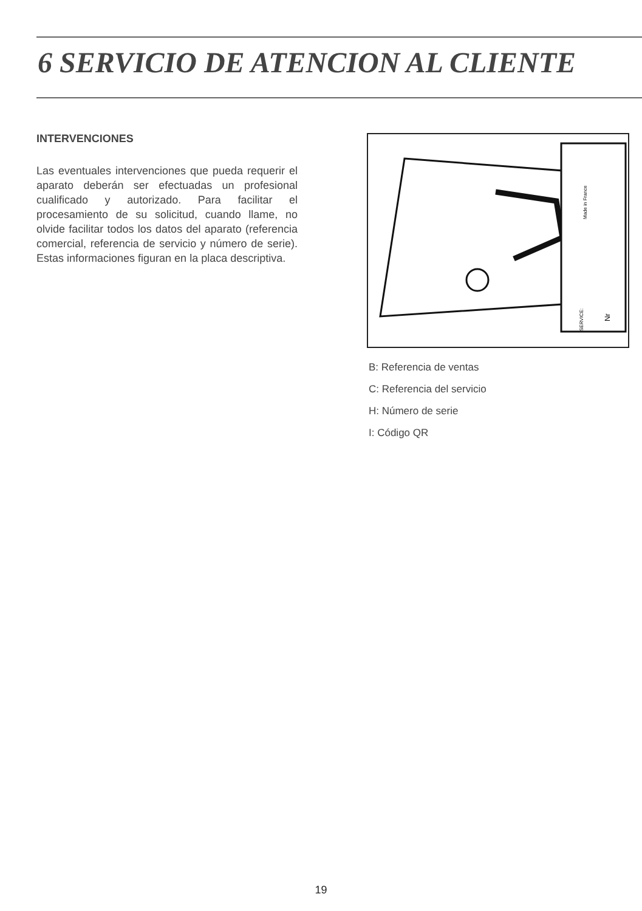6 SERVICIO DE ATENCION AL CLIENTE
INTERVENCIONES
Las eventuales intervenciones que pueda requerir el aparato deberán ser efectuadas un profesional cualificado y autorizado. Para facilitar el procesamiento de su solicitud, cuando llame, no olvide facilitar todos los datos del aparato (referencia comercial, referencia de servicio y número de serie). Estas informaciones figuran en la placa descriptiva.
SERVICE:
Nr
Made in France
B: Referencia de ventas
C: Referencia del servicio
H: Número de serie
I: Código QR
19